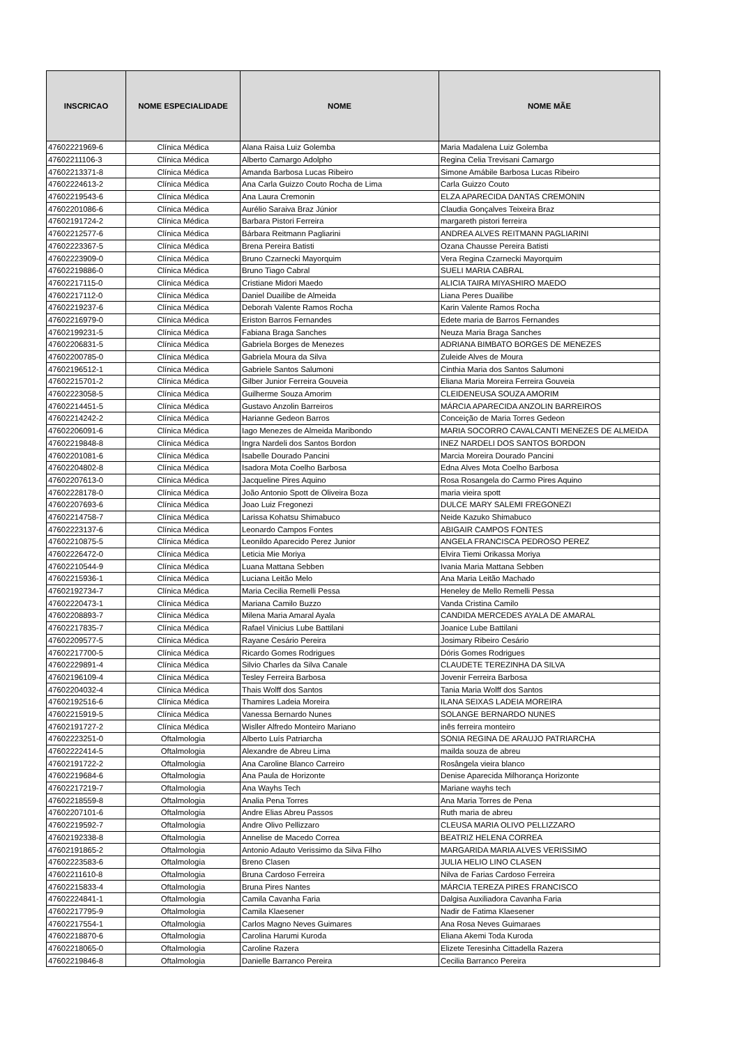| INSCRICAO | NOME ESPECIALIDADE | NOME | NOME MÃE |
| --- | --- | --- | --- |
| 47602221969-6 | Clínica Médica | Alana Raisa Luiz Golemba | Maria Madalena Luiz Golemba |
| 47602211106-3 | Clínica Médica | Alberto Camargo Adolpho | Regina Celia Trevisani Camargo |
| 47602213371-8 | Clínica Médica | Amanda Barbosa Lucas Ribeiro | Simone Amábile Barbosa Lucas Ribeiro |
| 47602224613-2 | Clínica Médica | Ana Carla Guizzo Couto Rocha de Lima | Carla Guizzo Couto |
| 47602219543-6 | Clínica Médica | Ana Laura Cremonin | ELZA APARECIDA DANTAS CREMONIN |
| 47602201086-6 | Clínica Médica | Aurélio Saraiva Braz Júnior | Claudia Gonçalves Teixeira Braz |
| 47602191724-2 | Clínica Médica | Barbara Pistori Ferreira | margareth pistori ferreira |
| 47602212577-6 | Clínica Médica | Bárbara Reitmann Pagliarini | ANDREA ALVES REITMANN PAGLIARINI |
| 47602223367-5 | Clínica Médica | Brena Pereira Batisti | Ozana Chausse Pereira Batisti |
| 47602223909-0 | Clínica Médica | Bruno Czarnecki Mayorquim | Vera Regina Czarnecki Mayorquim |
| 47602219886-0 | Clínica Médica | Bruno Tiago Cabral | SUELI MARIA CABRAL |
| 47602217115-0 | Clínica Médica | Cristiane Midori Maedo | ALICIA TAIRA MIYASHIRO MAEDO |
| 47602217112-0 | Clínica Médica | Daniel Duailibe de Almeida | Liana Peres Duailibe |
| 47602219237-6 | Clínica Médica | Deborah Valente Ramos Rocha | Karin Valente Ramos Rocha |
| 47602216979-0 | Clínica Médica | Eriston Barros Fernandes | Edete maria de Barros Fernandes |
| 47602199231-5 | Clínica Médica | Fabiana Braga Sanches | Neuza Maria Braga Sanches |
| 47602206831-5 | Clínica Médica | Gabriela Borges de Menezes | ADRIANA BIMBATO BORGES DE MENEZES |
| 47602200785-0 | Clínica Médica | Gabriela Moura da Silva | Zuleide Alves de Moura |
| 47602196512-1 | Clínica Médica | Gabriele Santos Salumoni | Cinthia Maria dos Santos Salumoni |
| 47602215701-2 | Clínica Médica | Gilber Junior Ferreira Gouveia | Eliana Maria Moreira Ferreira Gouveia |
| 47602223058-5 | Clínica Médica | Guilherme Souza Amorim | CLEIDENEUSA SOUZA AMORIM |
| 47602214451-5 | Clínica Médica | Gustavo Anzolin Barreiros | MÁRCIA APARECIDA ANZOLIN BARREIROS |
| 47602214242-2 | Clínica Médica | Harianne Gedeon Barros | Conceição de Maria Torres Gedeon |
| 47602206091-6 | Clínica Médica | Iago Menezes de Almeida Maribondo | MARIA SOCORRO CAVALCANTI MENEZES DE ALMEIDA |
| 47602219848-8 | Clínica Médica | Ingra Nardeli dos Santos Bordon | INEZ NARDELI DOS SANTOS BORDON |
| 47602201081-6 | Clínica Médica | Isabelle Dourado Pancini | Marcia Moreira Dourado Pancini |
| 47602204802-8 | Clínica Médica | Isadora Mota Coelho Barbosa | Edna Alves Mota Coelho Barbosa |
| 47602207613-0 | Clínica Médica | Jacqueline Pires Aquino | Rosa Rosangela do Carmo Pires Aquino |
| 47602228178-0 | Clínica Médica | João Antonio Spott de Oliveira Boza | maria vieira spott |
| 47602207693-6 | Clínica Médica | Joao Luiz Fregonezi | DULCE MARY SALEMI FREGONEZI |
| 47602214758-7 | Clínica Médica | Larissa Kohatsu Shimabuco | Neide Kazuko Shimabuco |
| 47602223137-6 | Clínica Médica | Leonardo Campos Fontes | ABIGAIR CAMPOS FONTES |
| 47602210875-5 | Clínica Médica | Leonildo Aparecido Perez Junior | ANGELA FRANCISCA PEDROSO PEREZ |
| 47602226472-0 | Clínica Médica | Leticia Mie Moriya | Elvira Tiemi Orikassa Moriya |
| 47602210544-9 | Clínica Médica | Luana Mattana Sebben | Ivania Maria Mattana Sebben |
| 47602215936-1 | Clínica Médica | Luciana Leitão Melo | Ana Maria Leitão Machado |
| 47602192734-7 | Clínica Médica | Maria Cecilia Remelli Pessa | Heneley de Mello Remelli Pessa |
| 47602220473-1 | Clínica Médica | Mariana Camilo Buzzo | Vanda Cristina Camilo |
| 47602208893-7 | Clínica Médica | Milena Maria Amaral Ayala | CANDIDA MERCEDES AYALA DE AMARAL |
| 47602217835-7 | Clínica Médica | Rafael Vinicius Lube Battilani | Joanice Lube Battilani |
| 47602209577-5 | Clínica Médica | Rayane Cesário Pereira | Josimary Ribeiro Cesário |
| 47602217700-5 | Clínica Médica | Ricardo Gomes Rodrigues | Dóris Gomes Rodrigues |
| 47602229891-4 | Clínica Médica | Silvio Charles da Silva Canale | CLAUDETE TEREZINHA DA SILVA |
| 47602196109-4 | Clínica Médica | Tesley Ferreira Barbosa | Jovenir Ferreira Barbosa |
| 47602204032-4 | Clínica Médica | Thais Wolff dos Santos | Tania Maria Wolff dos Santos |
| 47602192516-6 | Clínica Médica | Thamires Ladeia Moreira | ILANA SEIXAS LADEIA MOREIRA |
| 47602215919-5 | Clínica Médica | Vanessa Bernardo Nunes | SOLANGE BERNARDO NUNES |
| 47602191727-2 | Clínica Médica | Wisller Alfredo Monteiro Mariano | inês ferreira monteiro |
| 47602223251-0 | Oftalmologia | Alberto Luís Patriarcha | SONIA REGINA DE ARAUJO PATRIARCHA |
| 47602222414-5 | Oftalmologia | Alexandre de Abreu Lima | mailda souza de abreu |
| 47602191722-2 | Oftalmologia | Ana Caroline Blanco Carreiro | Rosângela vieira blanco |
| 47602219684-6 | Oftalmologia | Ana Paula de Horizonte | Denise Aparecida Milhorança Horizonte |
| 47602217219-7 | Oftalmologia | Ana Wayhs Tech | Mariane wayhs tech |
| 47602218559-8 | Oftalmologia | Analia Pena Torres | Ana Maria Torres de Pena |
| 47602207101-6 | Oftalmologia | Andre Elias Abreu Passos | Ruth maria de abreu |
| 47602219592-7 | Oftalmologia | Andre Olivo Pellizzaro | CLEUSA MARIA OLIVO PELLIZZARO |
| 47602192338-8 | Oftalmologia | Annelise de Macedo Correa | BEATRIZ HELENA CORREA |
| 47602191865-2 | Oftalmologia | Antonio Adauto Verissimo da Silva Filho | MARGARIDA MARIA ALVES VERISSIMO |
| 47602223583-6 | Oftalmologia | Breno Clasen | JULIA HELIO LINO CLASEN |
| 47602211610-8 | Oftalmologia | Bruna Cardoso Ferreira | Nilva de Farias Cardoso Ferreira |
| 47602215833-4 | Oftalmologia | Bruna Pires Nantes | MÁRCIA TEREZA PIRES FRANCISCO |
| 47602224841-1 | Oftalmologia | Camila Cavanha Faria | Dalgisa Auxiliadora Cavanha Faria |
| 47602217795-9 | Oftalmologia | Camila Klaesener | Nadir de Fatima Klaesener |
| 47602217554-1 | Oftalmologia | Carlos Magno Neves Guimares | Ana Rosa Neves Guimaraes |
| 47602218870-6 | Oftalmologia | Carolina Harumi Kuroda | Eliana Akemi Toda Kuroda |
| 47602218065-0 | Oftalmologia | Caroline Razera | Elizete Teresinha Cittadella Razera |
| 47602219846-8 | Oftalmologia | Danielle Barranco Pereira | Cecilia Barranco Pereira |